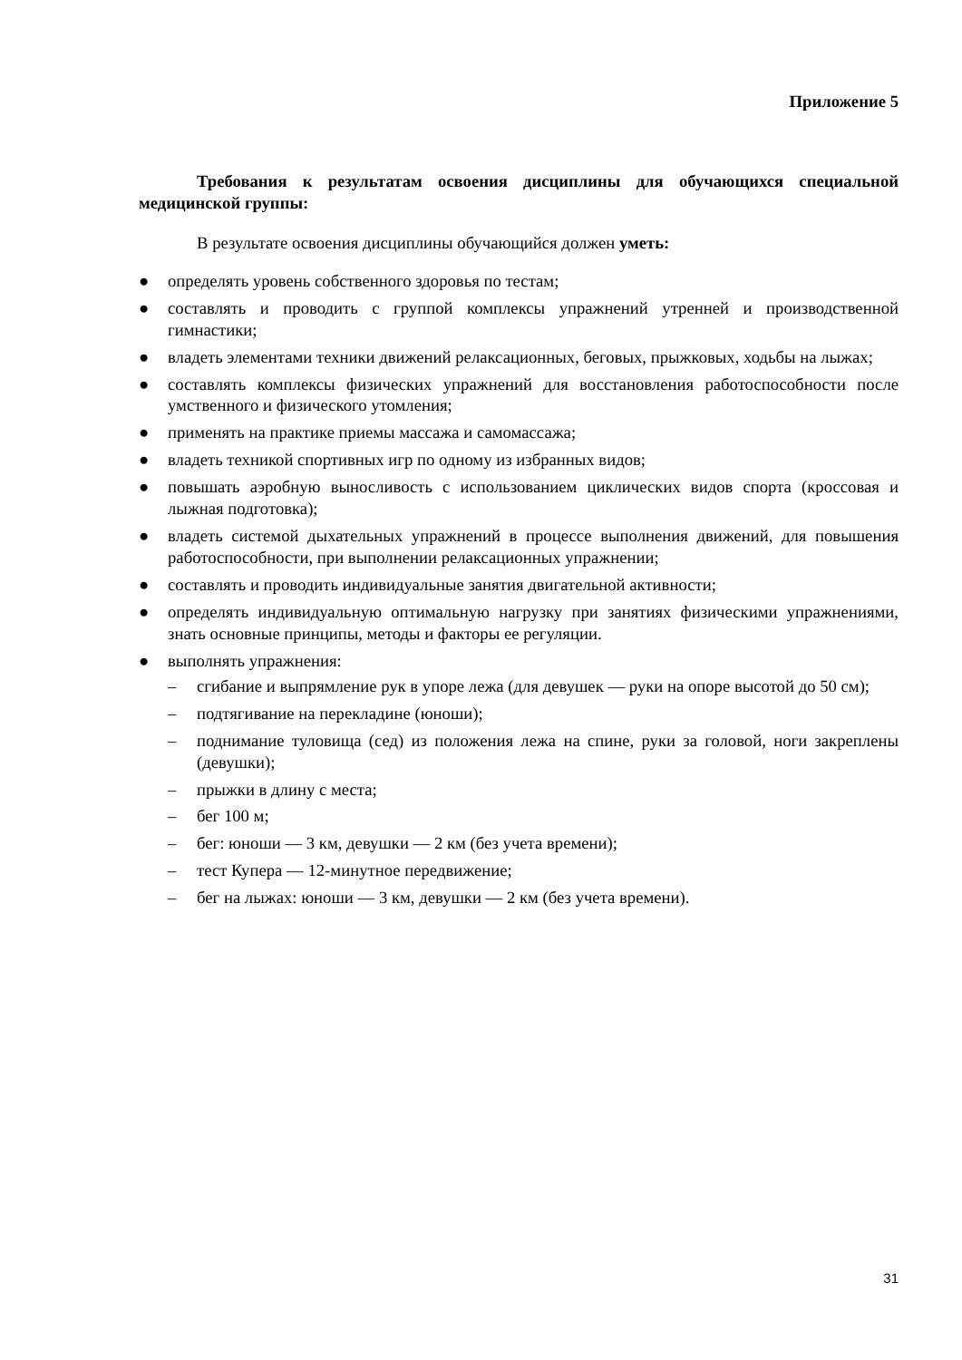Приложение 5
Требования к результатам освоения дисциплины для обучающихся специальной медицинской группы:
В результате освоения дисциплины обучающийся должен уметь:
● определять уровень собственного здоровья по тестам;
● составлять и проводить с группой комплексы упражнений утренней и производственной гимнастики;
● владеть элементами техники движений релаксационных, беговых, прыжковых, ходьбы на лыжах;
● составлять комплексы физических упражнений для восстановления работоспособности после умственного и физического утомления;
● применять на практике приемы массажа и самомассажа;
● владеть техникой спортивных игр по одному из избранных видов;
● повышать аэробную выносливость с использованием циклических видов спорта (кроссовая и лыжная подготовка);
● владеть системой дыхательных упражнений в процессе выполнения движений, для повышения работоспособности, при выполнении релаксационных упражнении;
● составлять и проводить индивидуальные занятия двигательной активности;
● определять индивидуальную оптимальную нагрузку при занятиях физическими упражнениями, знать основные принципы, методы и факторы ее регуляции.
● выполнять упражнения:
– сгибание и выпрямление рук в упоре лежа (для девушек — руки на опоре высотой до 50 см);
– подтягивание на перекладине (юноши);
– поднимание туловища (сед) из положения лежа на спине, руки за головой, ноги закреплены (девушки);
– прыжки в длину с места;
– бег 100 м;
– бег: юноши — 3 км, девушки — 2 км (без учета времени);
– тест Купера — 12-минутное передвижение;
– бег на лыжах: юноши — 3 км, девушки — 2 км (без учета времени).
31